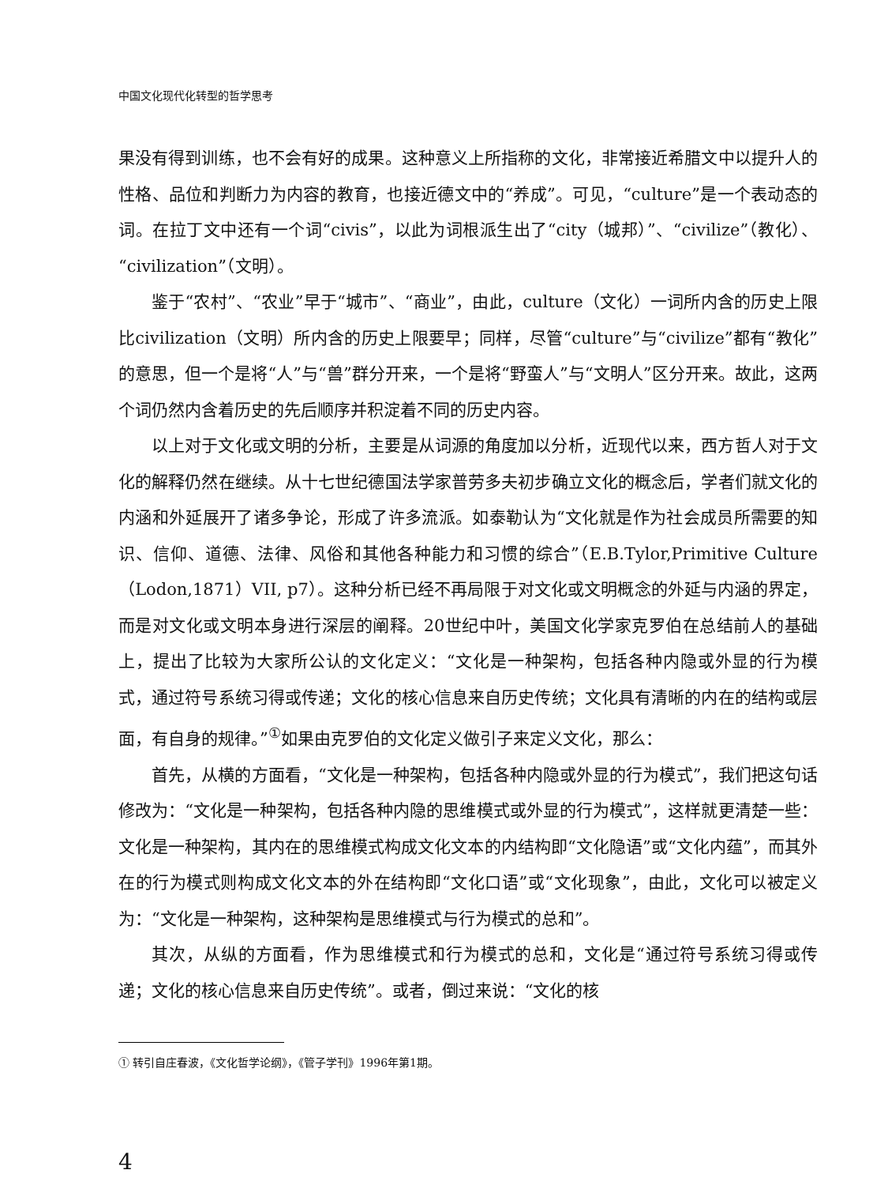中国文化现代化转型的哲学思考
果没有得到训练，也不会有好的成果。这种意义上所指称的文化，非常接近希腊文中以提升人的性格、品位和判断力为内容的教育，也接近德文中的“养成”。可见，“culture”是一个表动态的词。在拉丁文中还有一个词“civis”，以此为词根派生出了“city（城邦）”、“civilize”（教化）、“civilization”（文明）。
鉴于“农村”、“农业”早于“城市”、“商业”，由此，culture（文化）一词所内含的历史上限比civilization（文明）所内含的历史上限要早；同样，尽管“culture”与“civilize”都有“教化”的意思，但一个是将“人”与“兽”群分开来，一个是将“野蛮人”与“文明人”区分开来。故此，这两个词仍然内含着历史的先后顺序并积淀着不同的历史内容。
以上对于文化或文明的分析，主要是从词源的角度加以分析，近现代以来，西方哲人对于文化的解释仍然在继续。从十七世纪德国法学家普劳多夫初步确立文化的概念后，学者们就文化的内涵和外延展开了诸多争论，形成了许多流派。如泰勒认为“文化就是作为社会成员所需要的知识、信仰、道德、法律、风俗和其他各种能力和习惯的综合”（E.B.Tylor,Primitive Culture（Lodon,1871）VII, p7）。这种分析已经不再局限于对文化或文明概念的外延与内涵的界定，而是对文化或文明本身进行深层的阐释。20世纪中叶，美国文化学家克罗伯在总结前人的基础上，提出了比较为大家所公认的文化定义：“文化是一种架构，包括各种内隐或外显的行为模式，通过符号系统习得或传递；文化的核心信息来自历史传统；文化具有清晰的内在的结构或层面，有自身的规律。”<sup>①</sup>如果由克罗伯的文化定义做引子来定义文化，那么：
首先，从横的方面看，“文化是一种架构，包括各种内隐或外显的行为模式”，我们把这句话修改为：“文化是一种架构，包括各种内隐的思维模式或外显的行为模式”，这样就更清楚一些：文化是一种架构，其内在的思维模式构成文化文本的内结构即“文化隐语”或“文化内蕴”，而其外在的行为模式则构成文化文本的外在结构即“文化口语”或“文化现象”，由此，文化可以被定义为：“文化是一种架构，这种架构是思维模式与行为模式的总和”。
其次，从纵的方面看，作为思维模式和行为模式的总和，文化是“通过符号系统习得或传递；文化的核心信息来自历史传统”。或者，倒过来说：“文化的核
① 转引自庄春波，《文化哲学论纲》，《管子学刊》1996年第1期。
4